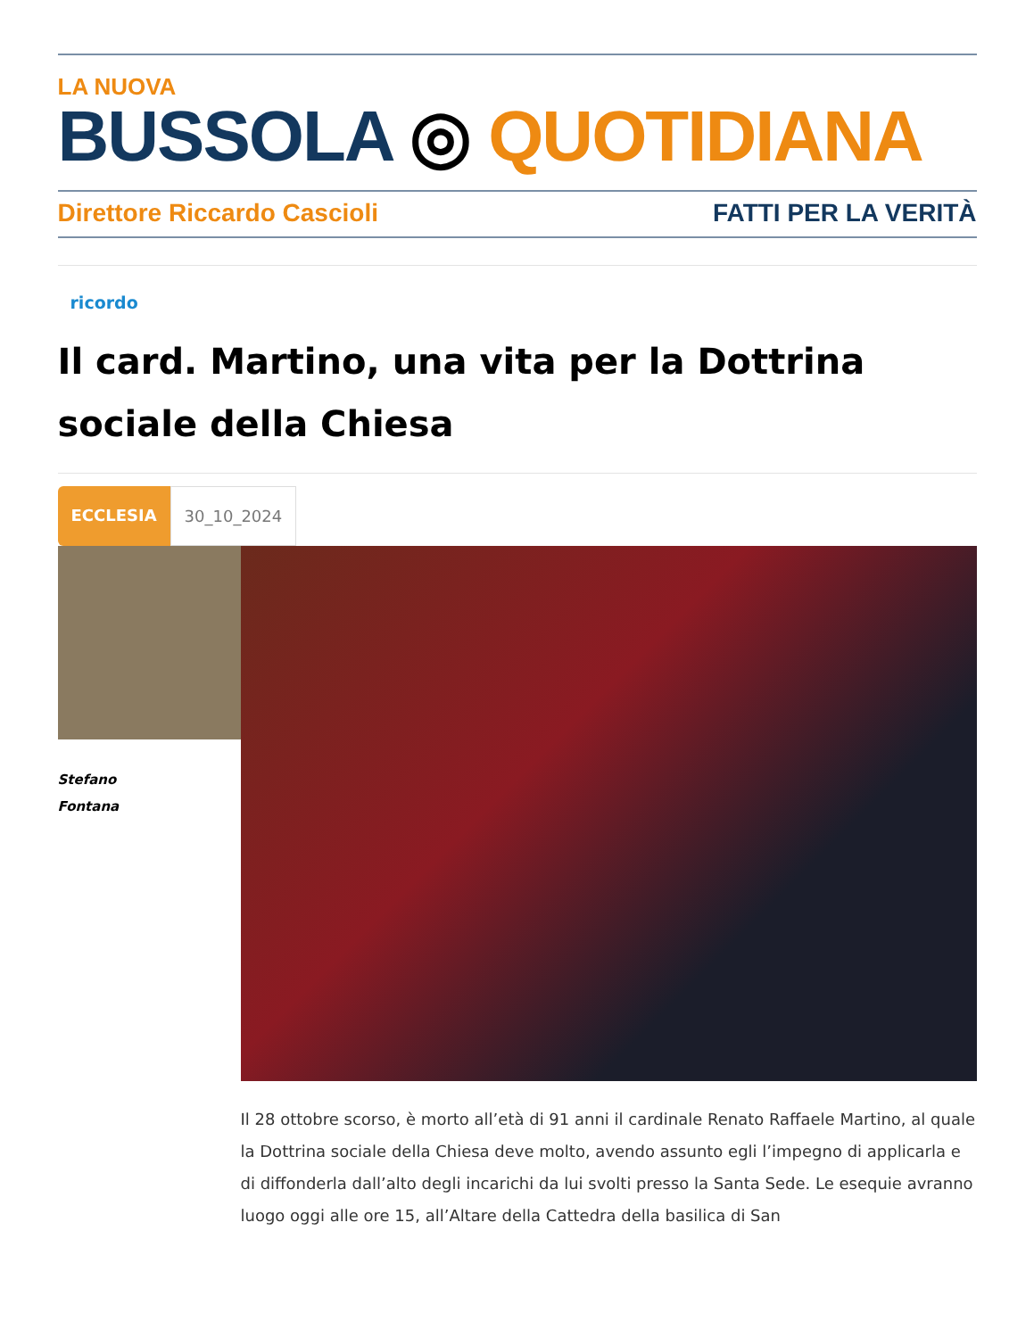LA NUOVA
BUSSOLA ◎ QUOTIDIANA
Direttore Riccardo Cascioli FATTI PER LA VERITÀ
ricordo
Il card. Martino, una vita per la Dottrina sociale della Chiesa
ECCLESIA 30_10_2024
Stefano
Fontana
Il 28 ottobre scorso, è morto all’età di 91 anni il cardinale Renato Raffaele Martino, al quale la Dottrina sociale della Chiesa deve molto, avendo assunto egli l’impegno di applicarla e di diffonderla dall’alto degli incarichi da lui svolti presso la Santa Sede. Le esequie avranno luogo oggi alle ore 15, all’Altare della Cattedra della basilica di San